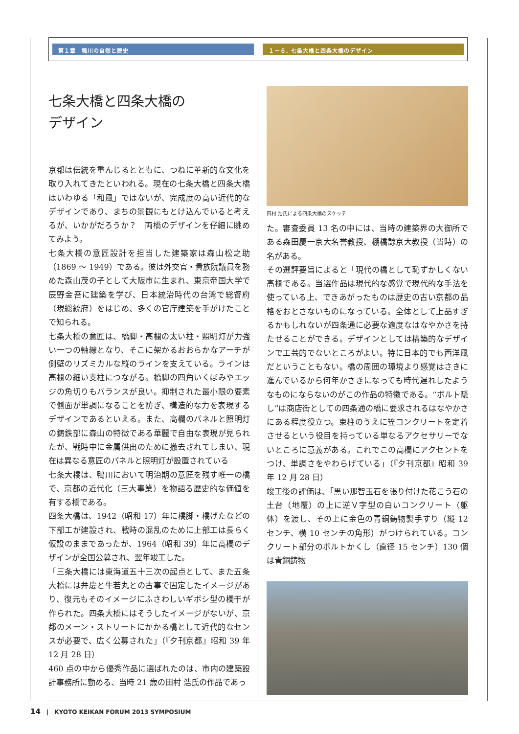第１章　鴨川の自然と歴史 １－６. 七条大橋と四条大橋のデザイン
七条大橋と四条大橋の
デザイン
京都は伝統を重んじるとともに、つねに革新的な文化を取り入れてきたといわれる。現在の七条大橋と四条大橋はいわゆる「和風」ではないが、完成度の高い近代的なデザインであり、まちの景観にもとけ込んでいると考えるが、いかがだろうか？　両橋のデザインを仔細に眺めてみよう。
七条大橋の意匠設計を担当した建築家は森山松之助（1869 ～ 1949）である。彼は外交官・貴族院議員を務めた森山茂の子として大阪市に生まれ、東京帝国大学で辰野金吾に建築を学び、日本統治時代の台湾で総督府（現総統府）をはじめ、多くの官庁建築を手がけたことで知られる。
七条大橋の意匠は、橋脚・高欄の太い柱・照明灯が力強い一つの軸線となり、そこに架かるおおらかなアーチが側壁のリズミカルな縦のラインを支えている。ラインは高欄の細い支柱につながる。橋脚の四角いくぼみやエッジの角切りもバランスが良い。抑制された最小限の要素で側面が単調になることを防ぎ、構造的な力を表現するデザインであるといえる。また、高欄のパネルと照明灯の鋳鉄部に森山の特徴である華麗で自由な表現が見られたが、戦時中に金属供出のために撤去されてしまい、現在は異なる意匠のパネルと照明灯が設置されている
七条大橋は、鴨川において明治期の意匠を残す唯一の橋で、京都の近代化（三大事業）を物語る歴史的な価値を有する橋である。
四条大橋は、1942（昭和 17）年に橋脚・橋げたなどの下部工が建設され、戦時の混乱のために上部工は長らく仮設のままであったが、1964（昭和 39）年に高欄のデザインが全国公募され、翌年竣工した。
「三条大橋には東海道五十三次の起点として、また五条大橋には弁慶と牛若丸との古事で固定したイメージがあり、復元もそのイメージにふさわしいギボシ型の欄干が作られた。四条大橋にはそうしたイメージがないが、京都のメーン・ストリートにかかる橋として近代的なセンスが必要で、広く公募された」（『夕刊京都』昭和 39 年 12 月 28 日）
460 点の中から優秀作品に選ばれたのは、市内の建築設計事務所に勤める、当時 21 歳の田村 浩氏の作品であっ
田村 浩氏による四条大橋のスケッチ
た。審査委員 13 名の中には、当時の建築界の大御所である森田慶一京大名誉教授、棚橋諒京大教授（当時）の名がある。
その選評要旨によると「現代の橋として恥ずかしくない高欄である。当選作品は現代的な感覚で現代的な手法を使っている上、できあがったものは歴史の古い京都の品格をおとさないものになっている。全体として上品すぎるかもしれないが四条通に必要な適度なはなやかさを持たせることができる。デザインとしては構築的なデザインで工芸的でないところがよい。特に日本的でも西洋風だということもない。橋の周囲の環境より感覚はさきに進んでいるから何年かさきになっても時代遅れしたようなものにならないのがこの作品の特徴である。“ボルト隠し”は商店街としての四条通の橋に要求されるはなやかさにある程度役立つ。束柱のうえに笠コンクリートを定着させるという役目を持っている単なるアクセサリーでないところに意義がある。これでこの高欄にアクセントをつけ、単調さをやわらげている」（『夕刊京都』昭和 39 年 12 月 28 日）
竣工後の評価は、「黒い那智玉石を張り付けた花こう石の土台（地覆）の上に逆Ｖ字型の白いコンクリート（躯体）を渡し、その上に金色の青銅鋳物製手すり（縦 12 センチ、横 10 センチの角形）がつけられている。コンクリート部分のボルトかくし（直径 15 センチ）130 個は青銅鋳物
14　|　KYOTO KEIKAN FORUM 2013 SYMPOSIUM